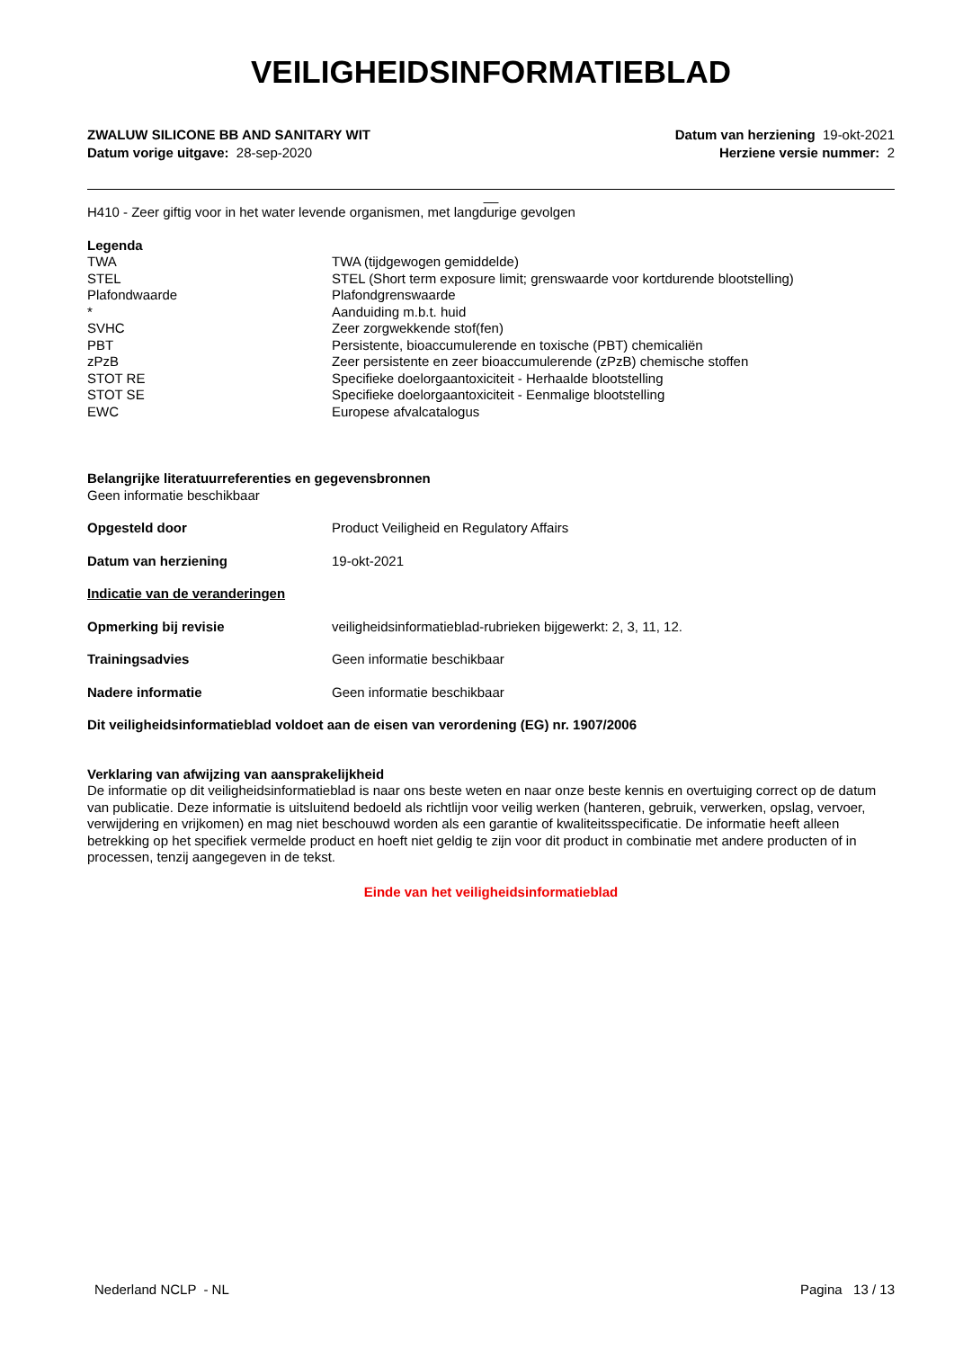VEILIGHEIDSINFORMATIEBLAD
ZWALUW SILICONE BB AND SANITARY WIT
Datum vorige uitgave: 28-sep-2020
Datum van herziening 19-okt-2021
Herziene versie nummer: 2
__
H410 - Zeer giftig voor in het water levende organismen, met langdurige gevolgen
Legenda
| TWA | TWA (tijdgewogen gemiddelde) |
| STEL | STEL (Short term exposure limit; grenswaarde voor kortdurende blootstelling) |
| Plafondwaarde | Plafondgrenswaarde |
| * | Aanduiding m.b.t. huid |
| SVHC | Zeer zorgwekkende stof(fen) |
| PBT | Persistente, bioaccumulerende en toxische (PBT) chemicaliën |
| zPzB | Zeer persistente en zeer bioaccumulerende (zPzB) chemische stoffen |
| STOT RE | Specifieke doelorgaantoxiciteit - Herhaalde blootstelling |
| STOT SE | Specifieke doelorgaantoxiciteit - Eenmalige blootstelling |
| EWC | Europese afvalcatalogus |
Belangrijke literatuurreferenties en gegevensbronnen
Geen informatie beschikbaar
| Opgesteld door | Product Veiligheid en Regulatory Affairs |
| Datum van herziening | 19-okt-2021 |
| Indicatie van de veranderingen | |
| Opmerking bij revisie | veiligheidsinformatieblad-rubrieken bijgewerkt: 2, 3, 11, 12. |
| Trainingsadvies | Geen informatie beschikbaar |
| Nadere informatie | Geen informatie beschikbaar |
Dit veiligheidsinformatieblad voldoet aan de eisen van verordening (EG) nr. 1907/2006
Verklaring van afwijzing van aansprakelijkheid
De informatie op dit veiligheidsinformatieblad is naar ons beste weten en naar onze beste kennis en overtuiging correct op de datum van publicatie. Deze informatie is uitsluitend bedoeld als richtlijn voor veilig werken (hanteren, gebruik, verwerken, opslag, vervoer, verwijdering en vrijkomen) en mag niet beschouwd worden als een garantie of kwaliteitsspecificatie. De informatie heeft alleen betrekking op het specifiek vermelde product en hoeft niet geldig te zijn voor dit product in combinatie met andere producten of in processen, tenzij aangegeven in de tekst.
Einde van het veiligheidsinformatieblad
Nederland NCLP - NL Pagina 13 / 13